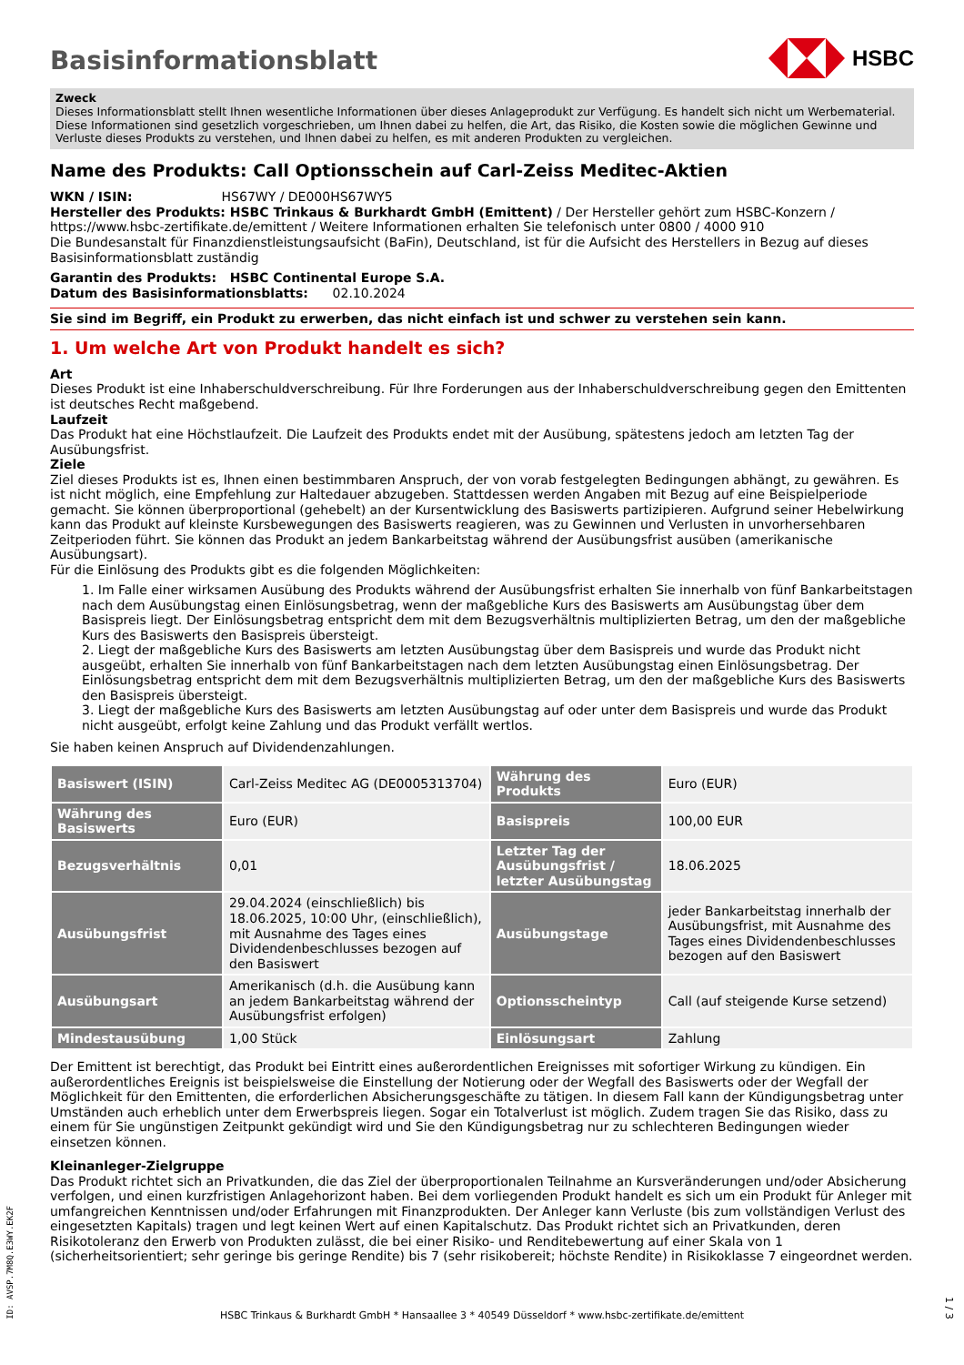Basisinformationsblatt
HSBC
Zweck
Dieses Informationsblatt stellt Ihnen wesentliche Informationen über dieses Anlageprodukt zur Verfügung. Es handelt sich nicht um Werbematerial. Diese Informationen sind gesetzlich vorgeschrieben, um Ihnen dabei zu helfen, die Art, das Risiko, die Kosten sowie die möglichen Gewinne und Verluste dieses Produkts zu verstehen, und Ihnen dabei zu helfen, es mit anderen Produkten zu vergleichen.
Name des Produkts: Call Optionsschein auf Carl-Zeiss Meditec-Aktien
WKN / ISIN: HS67WY / DE000HS67WY5
Hersteller des Produkts: HSBC Trinkaus & Burkhardt GmbH (Emittent) / Der Hersteller gehört zum HSBC-Konzern / https://www.hsbc-zertifikate.de/emittent / Weitere Informationen erhalten Sie telefonisch unter 0800 / 4000 910
Die Bundesanstalt für Finanzdienstleistungsaufsicht (BaFin), Deutschland, ist für die Aufsicht des Herstellers in Bezug auf dieses Basisinformationsblatt zuständig
Garantin des Produkts: HSBC Continental Europe S.A.
Datum des Basisinformationsblatts: 02.10.2024
Sie sind im Begriff, ein Produkt zu erwerben, das nicht einfach ist und schwer zu verstehen sein kann.
1. Um welche Art von Produkt handelt es sich?
Art
Dieses Produkt ist eine Inhaberschuldverschreibung. Für Ihre Forderungen aus der Inhaberschuldverschreibung gegen den Emittenten ist deutsches Recht maßgebend.
Laufzeit
Das Produkt hat eine Höchstlaufzeit. Die Laufzeit des Produkts endet mit der Ausübung, spätestens jedoch am letzten Tag der Ausübungsfrist.
Ziele
Ziel dieses Produkts ist es, Ihnen einen bestimmbaren Anspruch, der von vorab festgelegten Bedingungen abhängt, zu gewähren. Es ist nicht möglich, eine Empfehlung zur Haltedauer abzugeben. Stattdessen werden Angaben mit Bezug auf eine Beispielperiode gemacht. Sie können überproportional (gehebelt) an der Kursentwicklung des Basiswerts partizipieren. Aufgrund seiner Hebelwirkung kann das Produkt auf kleinste Kursbewegungen des Basiswerts reagieren, was zu Gewinnen und Verlusten in unvorhersehbaren Zeitperioden führt. Sie können das Produkt an jedem Bankarbeitstag während der Ausübungsfrist ausüben (amerikanische Ausübungsart).
Für die Einlösung des Produkts gibt es die folgenden Möglichkeiten:
1. Im Falle einer wirksamen Ausübung des Produkts während der Ausübungsfrist erhalten Sie innerhalb von fünf Bankarbeitstagen nach dem Ausübungstag einen Einlösungsbetrag, wenn der maßgebliche Kurs des Basiswerts am Ausübungstag über dem Basispreis liegt. Der Einlösungsbetrag entspricht dem mit dem Bezugsverhältnis multiplizierten Betrag, um den der maßgebliche Kurs des Basiswerts den Basispreis übersteigt.
2. Liegt der maßgebliche Kurs des Basiswerts am letzten Ausübungstag über dem Basispreis und wurde das Produkt nicht ausgeübt, erhalten Sie innerhalb von fünf Bankarbeitstagen nach dem letzten Ausübungstag einen Einlösungsbetrag. Der Einlösungsbetrag entspricht dem mit dem Bezugsverhältnis multiplizierten Betrag, um den der maßgebliche Kurs des Basiswerts den Basispreis übersteigt.
3. Liegt der maßgebliche Kurs des Basiswerts am letzten Ausübungstag auf oder unter dem Basispreis und wurde das Produkt nicht ausgeübt, erfolgt keine Zahlung und das Produkt verfällt wertlos.
Sie haben keinen Anspruch auf Dividendenzahlungen.
| Basiswert (ISIN) | Carl-Zeiss Meditec AG (DE0005313704) | Währung des Produkts | Euro (EUR) |
| Währung des Basiswerts | Euro (EUR) | Basispreis | 100,00 EUR |
| Bezugsverhältnis | 0,01 | Letzter Tag der Ausübungsfrist / letzter Ausübungstag | 18.06.2025 |
| Ausübungsfrist | 29.04.2024 (einschließlich) bis 18.06.2025, 10:00 Uhr, (einschließlich), mit Ausnahme des Tages eines Dividendenbeschlusses bezogen auf den Basiswert | Ausübungstage | jeder Bankarbeitstag innerhalb der Ausübungsfrist, mit Ausnahme des Tages eines Dividendenbeschlusses bezogen auf den Basiswert |
| Ausübungsart | Amerikanisch (d.h. die Ausübung kann an jedem Bankarbeitstag während der Ausübungsfrist erfolgen) | Optionsscheintyp | Call (auf steigende Kurse setzend) |
| Mindestausübung | 1,00 Stück | Einlösungsart | Zahlung |
Der Emittent ist berechtigt, das Produkt bei Eintritt eines außerordentlichen Ereignisses mit sofortiger Wirkung zu kündigen. Ein außerordentliches Ereignis ist beispielsweise die Einstellung der Notierung oder der Wegfall des Basiswerts oder der Wegfall der Möglichkeit für den Emittenten, die erforderlichen Absicherungsgeschäfte zu tätigen. In diesem Fall kann der Kündigungsbetrag unter Umständen auch erheblich unter dem Erwerbspreis liegen. Sogar ein Totalverlust ist möglich. Zudem tragen Sie das Risiko, dass zu einem für Sie ungünstigen Zeitpunkt gekündigt wird und Sie den Kündigungsbetrag nur zu schlechteren Bedingungen wieder einsetzen können.
Kleinanleger-Zielgruppe
Das Produkt richtet sich an Privatkunden, die das Ziel der überproportionalen Teilnahme an Kursveränderungen und/oder Absicherung verfolgen, und einen kurzfristigen Anlagehorizont haben. Bei dem vorliegenden Produkt handelt es sich um ein Produkt für Anleger mit umfangreichen Kenntnissen und/oder Erfahrungen mit Finanzprodukten. Der Anleger kann Verluste (bis zum vollständigen Verlust des eingesetzten Kapitals) tragen und legt keinen Wert auf einen Kapitalschutz. Das Produkt richtet sich an Privatkunden, deren Risikotoleranz den Erwerb von Produkten zulässt, die bei einer Risiko- und Renditebewertung auf einer Skala von 1 (sicherheitsorientiert; sehr geringe bis geringe Rendite) bis 7 (sehr risikobereit; höchste Rendite) in Risikoklasse 7 eingeordnet werden.
ID: AVSP.7M8Q.E3WY.EK2F
HSBC Trinkaus & Burkhardt GmbH * Hansaallee 3 * 40549 Düsseldorf * www.hsbc-zertifikate.de/emittent
1 / 3